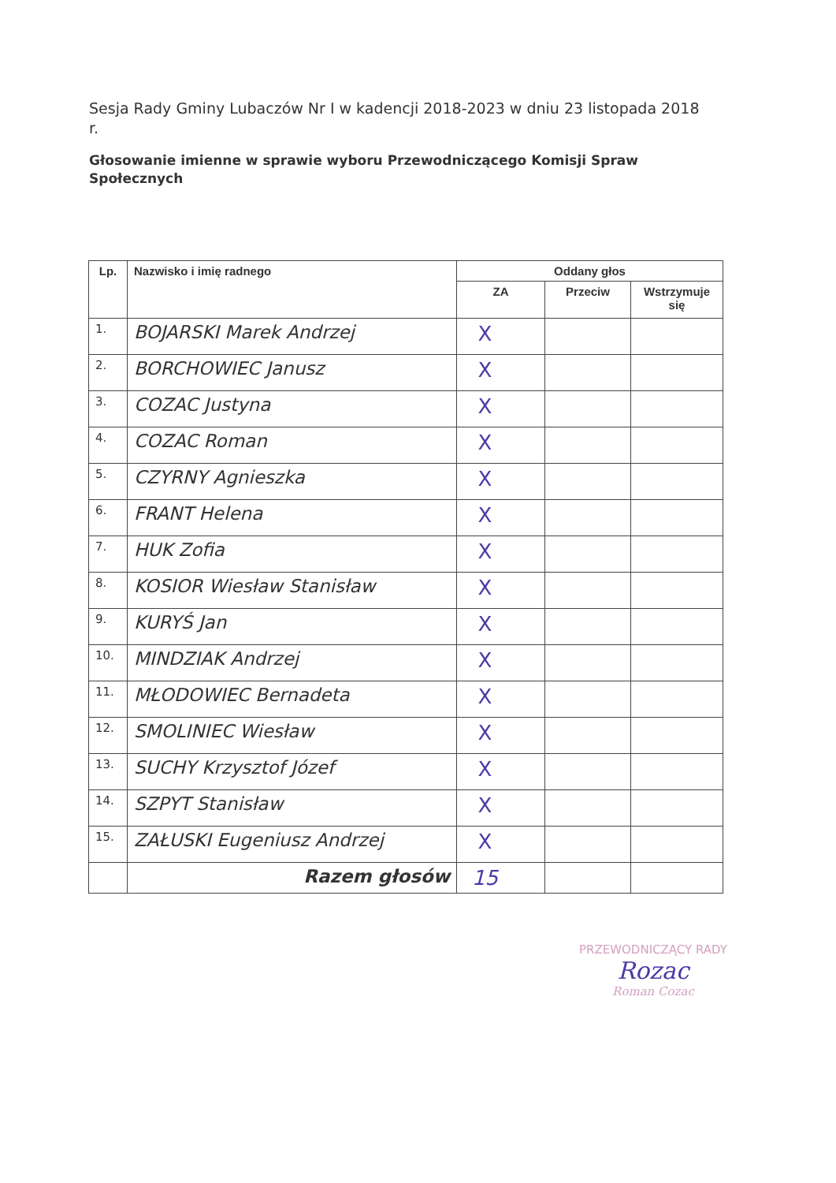Sesja Rady Gminy Lubaczów Nr I w kadencji 2018-2023 w dniu 23 listopada 2018 r.
Głosowanie imienne w sprawie wyboru Przewodniczącego Komisji Spraw Społecznych
| Lp. | Nazwisko i imię radnego | Oddany głos | | |
| --- | --- | --- | --- | --- |
| | | ZA | Przeciw | Wstrzymuje się |
| 1. | BOJARSKI Marek Andrzej | X | | |
| 2. | BORCHOWIEC Janusz | X | | |
| 3. | COZAC Justyna | X | | |
| 4. | COZAC Roman | X | | |
| 5. | CZYRNY Agnieszka | X | | |
| 6. | FRANT Helena | X | | |
| 7. | HUK Zofia | X | | |
| 8. | KOSIOR Wiesław Stanisław | X | | |
| 9. | KURYŚ Jan | X | | |
| 10. | MINDZIAK Andrzej | X | | |
| 11. | MŁODOWIEC Bernadeta | X | | |
| 12. | SMOLINIEC Wiesław | X | | |
| 13. | SUCHY Krzysztof Józef | X | | |
| 14. | SZPYT Stanisław | X | | |
| 15. | ZAŁUSKI Eugeniusz Andrzej | X | | |
| | Razem głosów | 15 | | |
PRZEWODNICZĄCY RADY
Rozac
Roman Cozac